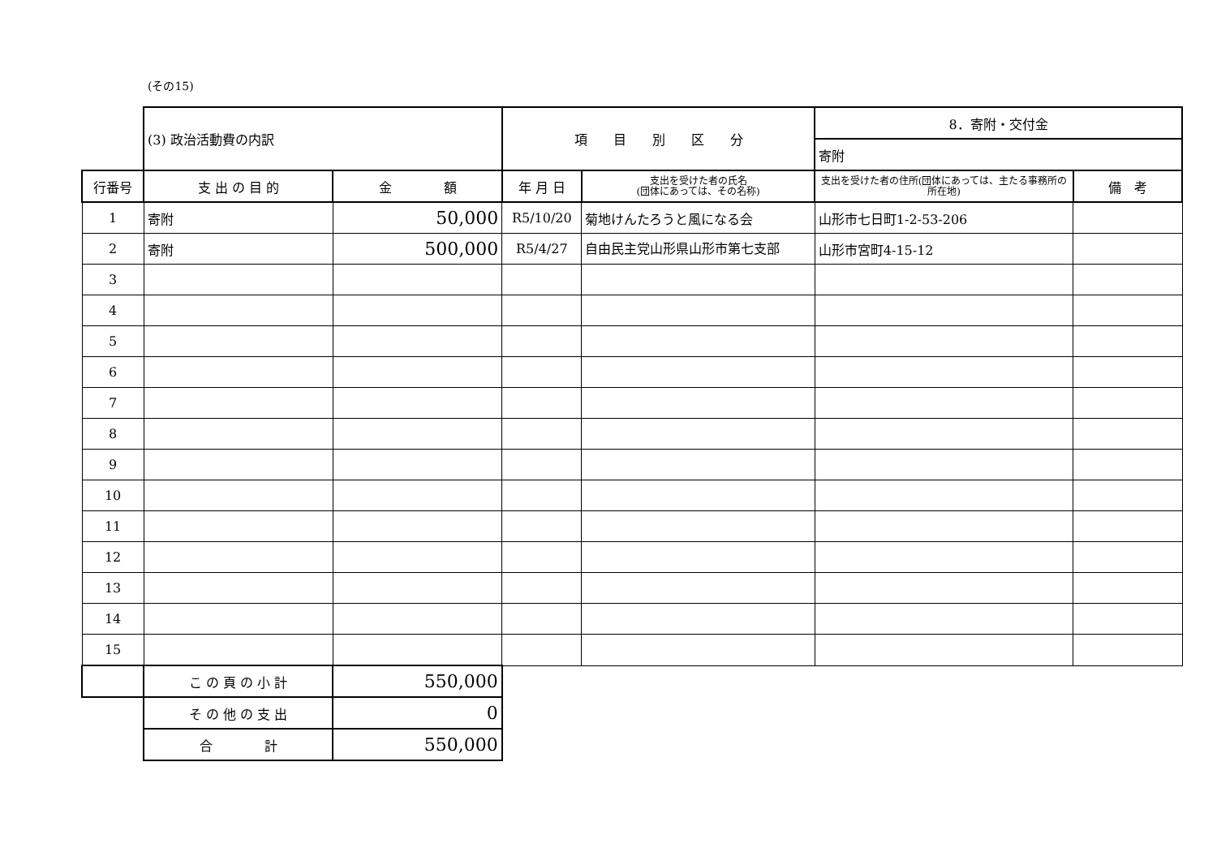(その15)
| | (3) 政治活動費の内訳 | | 項 目 別 区 分 | | 8．寄附・交付金 | |
| | | | | | 寄附 | |
| 行番号 | 支 出 の 目 的 | 金 額 | 年 月 日 | 支出を受けた者の氏名 (団体にあっては、その名称) | 支出を受けた者の住所(団体にあっては、主たる事務所の所在地) | 備 考 |
| 1 | 寄附 | 50,000 | R5/10/20 | 菊地けんたろうと風になる会 | 山形市七日町1-2-53-206 | |
| 2 | 寄附 | 500,000 | R5/4/27 | 自由民主党山形県山形市第七支部 | 山形市宮町4-15-12 | |
| 3 | | | | | | |
| 4 | | | | | | |
| 5 | | | | | | |
| 6 | | | | | | |
| 7 | | | | | | |
| 8 | | | | | | |
| 9 | | | | | | |
| 10 | | | | | | |
| 11 | | | | | | |
| 12 | | | | | | |
| 13 | | | | | | |
| 14 | | | | | | |
| 15 | | | | | | |
| | こ の 頁 の 小 計 | 550,000 | | | | |
| | そ の 他 の 支 出 | 0 | | | | |
| | 合 計 | 550,000 | | | | |